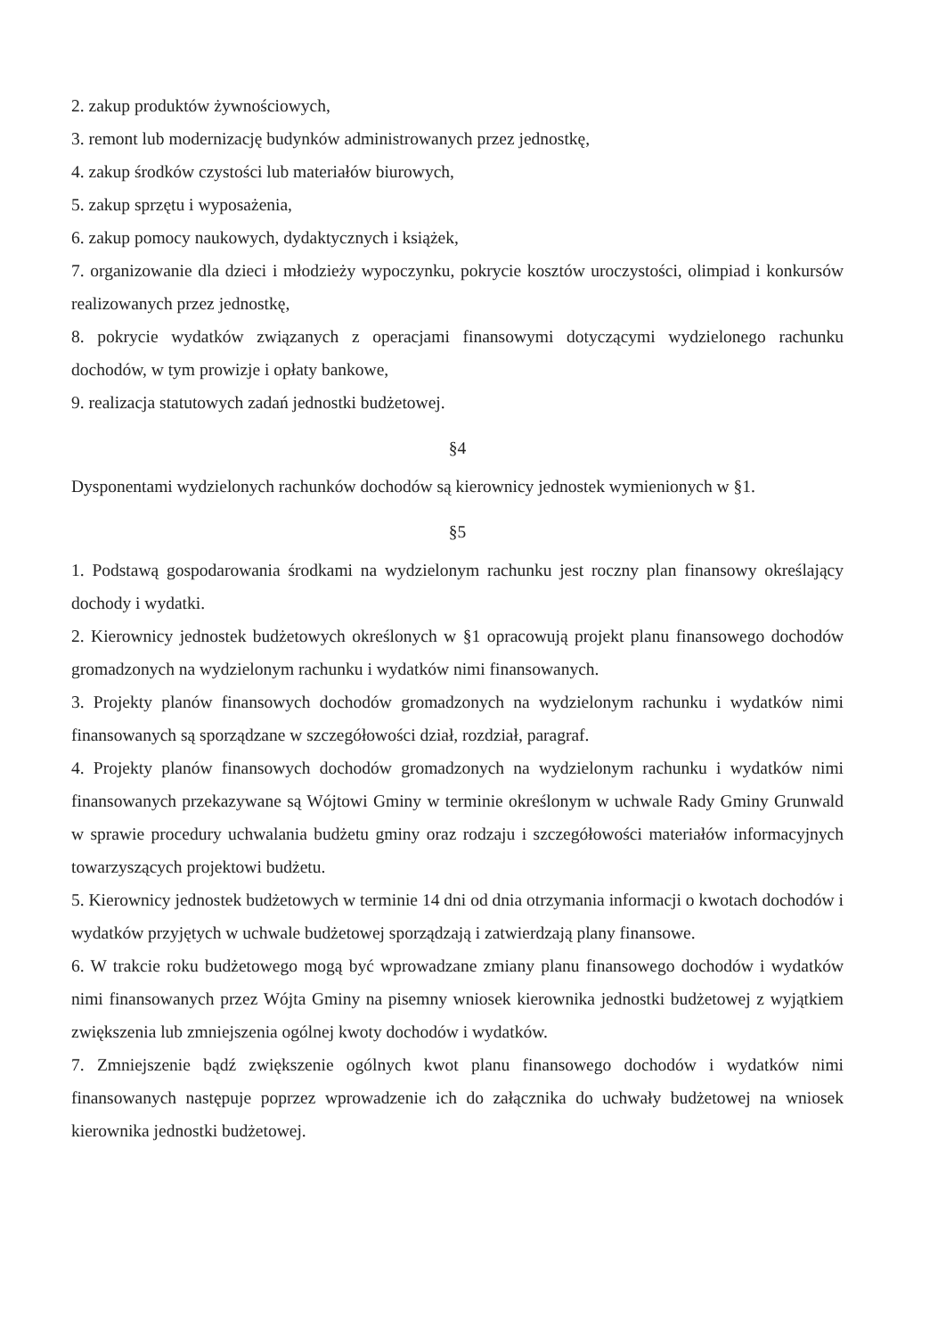2. zakup produktów żywnościowych,
3. remont lub modernizację budynków administrowanych przez jednostkę,
4. zakup środków czystości lub materiałów biurowych,
5. zakup sprzętu i wyposażenia,
6. zakup pomocy naukowych, dydaktycznych i książek,
7. organizowanie dla dzieci i młodzieży wypoczynku, pokrycie kosztów uroczystości, olimpiad i konkursów realizowanych przez jednostkę,
8. pokrycie wydatków związanych z operacjami finansowymi dotyczącymi wydzielonego rachunku dochodów, w tym prowizje i opłaty bankowe,
9. realizacja statutowych zadań jednostki budżetowej.
§4
Dysponentami wydzielonych rachunków dochodów są kierownicy jednostek wymienionych w §1.
§5
1. Podstawą gospodarowania środkami na wydzielonym rachunku jest roczny plan finansowy określający dochody i wydatki.
2. Kierownicy jednostek budżetowych określonych w §1 opracowują projekt planu finansowego dochodów gromadzonych na wydzielonym rachunku i wydatków nimi finansowanych.
3. Projekty planów finansowych dochodów gromadzonych na wydzielonym rachunku i wydatków nimi finansowanych są sporządzane w szczegółowości dział, rozdział, paragraf.
4. Projekty planów finansowych dochodów gromadzonych na wydzielonym rachunku i wydatków nimi finansowanych przekazywane są Wójtowi Gminy w terminie określonym w uchwale Rady Gminy Grunwald w sprawie procedury uchwalania budżetu gminy oraz rodzaju i szczegółowości materiałów informacyjnych towarzyszących projektowi budżetu.
5. Kierownicy jednostek budżetowych w terminie 14 dni od dnia otrzymania informacji o kwotach dochodów i wydatków przyjętych w uchwale budżetowej sporządzają i zatwierdzają plany finansowe.
6. W trakcie roku budżetowego mogą być wprowadzane zmiany planu finansowego dochodów i wydatków nimi finansowanych przez Wójta Gminy na pisemny wniosek kierownika jednostki budżetowej z wyjątkiem zwiększenia lub zmniejszenia ogólnej kwoty dochodów i wydatków.
7. Zmniejszenie bądź zwiększenie ogólnych kwot planu finansowego dochodów i wydatków nimi finansowanych następuje poprzez wprowadzenie ich do załącznika do uchwały budżetowej na wniosek kierownika jednostki budżetowej.